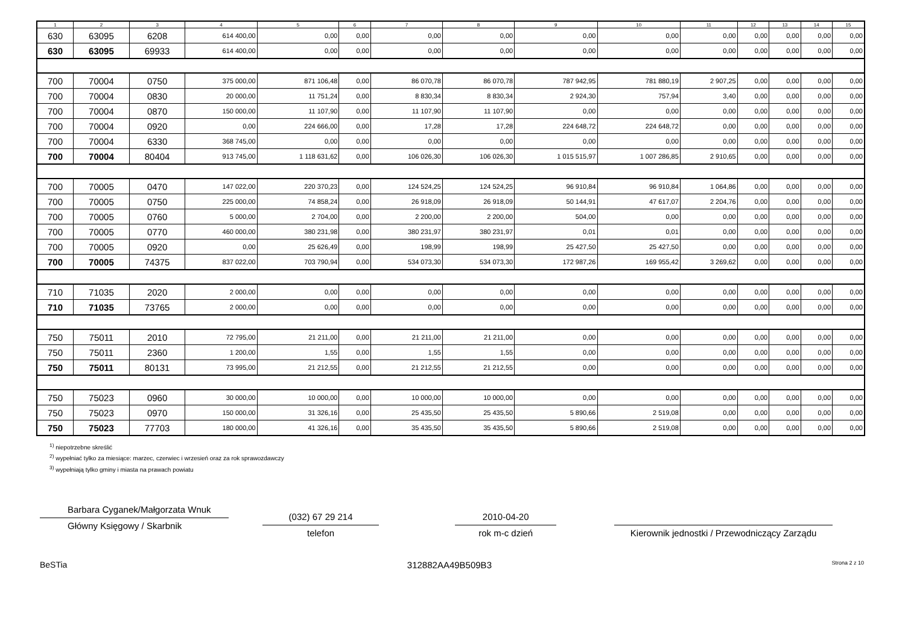| 1 | 2 | 3 | 4 | 5 | 6 | 7 | 8 | 9 | 10 | 11 | 12 | 13 | 14 | 15 |
| --- | --- | --- | --- | --- | --- | --- | --- | --- | --- | --- | --- | --- | --- | --- |
| 630 | 63095 | 6208 | 614 400,00 | 0,00 | 0,00 | 0,00 | 0,00 | 0,00 | 0,00 | 0,00 | 0,00 | 0,00 | 0,00 | 0,00 |
| 630 | 63095 | 69933 | 614 400,00 | 0,00 | 0,00 | 0,00 | 0,00 | 0,00 | 0,00 | 0,00 | 0,00 | 0,00 | 0,00 | 0,00 |
| 700 | 70004 | 0750 | 375 000,00 | 871 106,48 | 0,00 | 86 070,78 | 86 070,78 | 787 942,95 | 781 880,19 | 2 907,25 | 0,00 | 0,00 | 0,00 | 0,00 |
| 700 | 70004 | 0830 | 20 000,00 | 11 751,24 | 0,00 | 8 830,34 | 8 830,34 | 2 924,30 | 757,94 | 3,40 | 0,00 | 0,00 | 0,00 | 0,00 |
| 700 | 70004 | 0870 | 150 000,00 | 11 107,90 | 0,00 | 11 107,90 | 11 107,90 | 0,00 | 0,00 | 0,00 | 0,00 | 0,00 | 0,00 | 0,00 |
| 700 | 70004 | 0920 | 0,00 | 224 666,00 | 0,00 | 17,28 | 17,28 | 224 648,72 | 224 648,72 | 0,00 | 0,00 | 0,00 | 0,00 | 0,00 |
| 700 | 70004 | 6330 | 368 745,00 | 0,00 | 0,00 | 0,00 | 0,00 | 0,00 | 0,00 | 0,00 | 0,00 | 0,00 | 0,00 | 0,00 |
| 700 | 70004 | 80404 | 913 745,00 | 1 118 631,62 | 0,00 | 106 026,30 | 106 026,30 | 1 015 515,97 | 1 007 286,85 | 2 910,65 | 0,00 | 0,00 | 0,00 | 0,00 |
| 700 | 70005 | 0470 | 147 022,00 | 220 370,23 | 0,00 | 124 524,25 | 124 524,25 | 96 910,84 | 96 910,84 | 1 064,86 | 0,00 | 0,00 | 0,00 | 0,00 |
| 700 | 70005 | 0750 | 225 000,00 | 74 858,24 | 0,00 | 26 918,09 | 26 918,09 | 50 144,91 | 47 617,07 | 2 204,76 | 0,00 | 0,00 | 0,00 | 0,00 |
| 700 | 70005 | 0760 | 5 000,00 | 2 704,00 | 0,00 | 2 200,00 | 2 200,00 | 504,00 | 0,00 | 0,00 | 0,00 | 0,00 | 0,00 | 0,00 |
| 700 | 70005 | 0770 | 460 000,00 | 380 231,98 | 0,00 | 380 231,97 | 380 231,97 | 0,01 | 0,01 | 0,00 | 0,00 | 0,00 | 0,00 | 0,00 |
| 700 | 70005 | 0920 | 0,00 | 25 626,49 | 0,00 | 198,99 | 198,99 | 25 427,50 | 25 427,50 | 0,00 | 0,00 | 0,00 | 0,00 | 0,00 |
| 700 | 70005 | 74375 | 837 022,00 | 703 790,94 | 0,00 | 534 073,30 | 534 073,30 | 172 987,26 | 169 955,42 | 3 269,62 | 0,00 | 0,00 | 0,00 | 0,00 |
| 710 | 71035 | 2020 | 2 000,00 | 0,00 | 0,00 | 0,00 | 0,00 | 0,00 | 0,00 | 0,00 | 0,00 | 0,00 | 0,00 | 0,00 |
| 710 | 71035 | 73765 | 2 000,00 | 0,00 | 0,00 | 0,00 | 0,00 | 0,00 | 0,00 | 0,00 | 0,00 | 0,00 | 0,00 | 0,00 |
| 750 | 75011 | 2010 | 72 795,00 | 21 211,00 | 0,00 | 21 211,00 | 21 211,00 | 0,00 | 0,00 | 0,00 | 0,00 | 0,00 | 0,00 | 0,00 |
| 750 | 75011 | 2360 | 1 200,00 | 1,55 | 0,00 | 1,55 | 1,55 | 0,00 | 0,00 | 0,00 | 0,00 | 0,00 | 0,00 | 0,00 |
| 750 | 75011 | 80131 | 73 995,00 | 21 212,55 | 0,00 | 21 212,55 | 21 212,55 | 0,00 | 0,00 | 0,00 | 0,00 | 0,00 | 0,00 | 0,00 |
| 750 | 75023 | 0960 | 30 000,00 | 10 000,00 | 0,00 | 10 000,00 | 10 000,00 | 0,00 | 0,00 | 0,00 | 0,00 | 0,00 | 0,00 | 0,00 |
| 750 | 75023 | 0970 | 150 000,00 | 31 326,16 | 0,00 | 25 435,50 | 25 435,50 | 5 890,66 | 2 519,08 | 0,00 | 0,00 | 0,00 | 0,00 | 0,00 |
| 750 | 75023 | 77703 | 180 000,00 | 41 326,16 | 0,00 | 35 435,50 | 35 435,50 | 5 890,66 | 2 519,08 | 0,00 | 0,00 | 0,00 | 0,00 | 0,00 |
<sup>1)</sup> niepotrzebne skreślić
<sup>2)</sup> wypełniać tylko za miesiące: marzec, czerwiec i wrzesień oraz za rok sprawozdawczy
<sup>3)</sup> wypełniają tylko gminy i miasta na prawach powiatu
Barbara Cyganek/Małgorzata Wnuk
Główny Księgowy / Skarbnik
(032) 67 29 214
telefon
2010-04-20
rok m-c dzień
Kierownik jednostki / Przewodniczący Zarządu
BeSTia 312882AA49B509B3 Strona 2 z 10